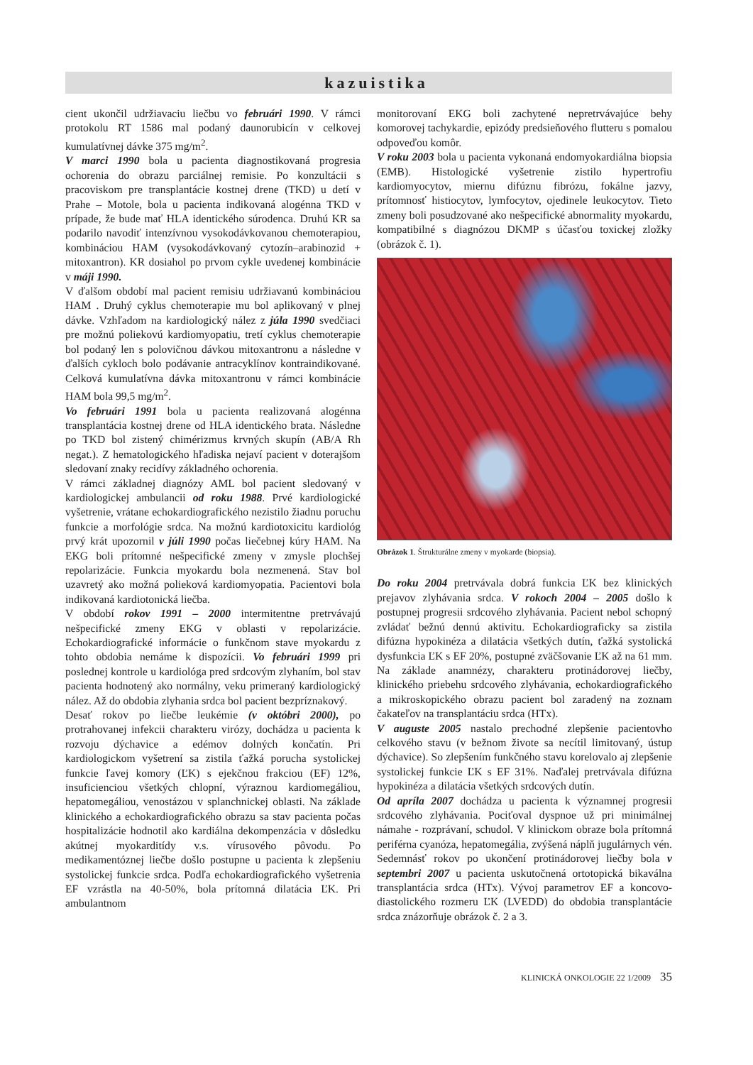kazuistika
cient ukončil udržiavaciu liečbu vo februári 1990. V rámci protokolu RT 1586 mal podaný daunorubicín v celkovej kumulatívnej dávke 375 mg/m<sup>2</sup>.
V marci 1990 bola u pacienta diagnostikovaná progresia ochorenia do obrazu parciálnej remisie. Po konzultácii s pracoviskom pre transplantácie kostnej drene (TKD) u detí v Prahe – Motole, bola u pacienta indikovaná alogénna TKD v prípade, že bude mať HLA identického súrodenca. Druhú KR sa podarilo navodiť intenzívnou vysokodávkovanou chemoterapiou, kombináciou HAM (vysokodávkovaný cytozín–arabinozid + mitoxantron). KR dosiahol po prvom cykle uvedenej kombinácie v máji 1990.
V ďalšom období mal pacient remisiu udržiavanú kombináciou HAM . Druhý cyklus chemoterapie mu bol aplikovaný v plnej dávke. Vzhľadom na kardiologický nález z júla 1990 svedčiaci pre možnú poliekovú kardiomyopatiu, tretí cyklus chemoterapie bol podaný len s polovičnou dávkou mitoxantronu a následne v ďalších cykloch bolo podávanie antracyklínov kontraindikované. Celková kumulatívna dávka mitoxantronu v rámci kombinácie HAM bola 99,5 mg/m<sup>2</sup>.
Vo februári 1991 bola u pacienta realizovaná alogénna transplantácia kostnej drene od HLA identického brata. Následne po TKD bol zistený chimérizmus krvných skupín (AB/A Rh negat.). Z hematologického hľadiska nejaví pacient v doterajšom sledovaní znaky recidívy základného ochorenia.
V rámci základnej diagnózy AML bol pacient sledovaný v kardiologickej ambulancii od roku 1988. Prvé kardiologické vyšetrenie, vrátane echokardiografického nezistilo žiadnu poruchu funkcie a morfológie srdca. Na možnú kardiotoxicitu kardiológ prvý krát upozornil v júli 1990 počas liečebnej kúry HAM. Na EKG boli prítomné nešpecifické zmeny v zmysle plochšej repolarizácie. Funkcia myokardu bola nezmenená. Stav bol uzavretý ako možná polieková kardiomyopatia. Pacientovi bola indikovaná kardiotonická liečba.
V období rokov 1991 – 2000 intermitentne pretrvávajú nešpecifické zmeny EKG v oblasti v repolarizácie. Echokardiografické informácie o funkčnom stave myokardu z tohto obdobia nemáme k dispozícii. Vo februári 1999 pri poslednej kontrole u kardiológa pred srdcovým zlyhaním, bol stav pacienta hodnotený ako normálny, veku primeraný kardiologický nález. Až do obdobia zlyhania srdca bol pacient bezpríznakový.
Desať rokov po liečbe leukémie (v októbri 2000), po protrahovanej infekcii charakteru virózy, dochádza u pacienta k rozvoju dýchavice a edémov dolných končatín. Pri kardiologickom vyšetrení sa zistila ťažká porucha systolickej funkcie ľavej komory (ĽK) s ejekčnou frakciou (EF) 12%, insuficienciou všetkých chlopní, výraznou kardiomegáliou, hepatomegáliou, venostázou v splanchnickej oblasti. Na základe klinického a echokardiografického obrazu sa stav pacienta počas hospitalizácie hodnotil ako kardiálna dekompenzácia v dôsledku akútnej myokarditídy v.s. vírusového pôvodu. Po medikamentóznej liečbe došlo postupne u pacienta k zlepšeniu systolickej funkcie srdca. Podľa echokardiografického vyšetrenia EF vzrástla na 40-50%, bola prítomná dilatácia ĽK. Pri ambulantnom
monitorovaní EKG boli zachytené nepretrvávajúce behy komorovej tachykardie, epizódy predsieňového flutteru s pomalou odpoveďou komôr.
V roku 2003 bola u pacienta vykonaná endomyokardiálna biopsia (EMB). Histologické vyšetrenie zistilo hypertrofiu kardiomyocytov, miernu difúznu fibrózu, fokálne jazvy, prítomnosť histiocytov, lymfocytov, ojedinele leukocytov. Tieto zmeny boli posudzované ako nešpecifické abnormality myokardu, kompatibilné s diagnózou DKMP s účasťou toxickej zložky (obrázok č. 1).
Obrázok 1. Štrukturálne zmeny v myokarde (biopsia).
Do roku 2004 pretrvávala dobrá funkcia ĽK bez klinických prejavov zlyhávania srdca. V rokoch 2004 – 2005 došlo k postupnej progresii srdcového zlyhávania. Pacient nebol schopný zvládať bežnú dennú aktivitu. Echokardiograficky sa zistila difúzna hypokinéza a dilatácia všetkých dutín, ťažká systolická dysfunkcia ĽK s EF 20%, postupné zväčšovanie ĽK až na 61 mm. Na základe anamnézy, charakteru protinádorovej liečby, klinického priebehu srdcového zlyhávania, echokardiografického a mikroskopického obrazu pacient bol zaradený na zoznam čakateľov na transplantáciu srdca (HTx).
V auguste 2005 nastalo prechodné zlepšenie pacientovho celkového stavu (v bežnom živote sa necítil limitovaný, ústup dýchavice). So zlepšením funkčného stavu korelovalo aj zlepšenie systolickej funkcie ĽK s EF 31%. Naďalej pretrvávala difúzna hypokinéza a dilatácia všetkých srdcových dutín.
Od apríla 2007 dochádza u pacienta k významnej progresii srdcového zlyhávania. Pociťoval dyspnoe už pri minimálnej námahe - rozprávaní, schudol. V klinickom obraze bola prítomná periférna cyanóza, hepatomegália, zvýšená náplň jugulárnych vén. Sedemnásť rokov po ukončení protinádorovej liečby bola v septembri 2007 u pacienta uskutočnená ortotopická bikaválna transplantácia srdca (HTx). Vývoj parametrov EF a koncovo-diastolického rozmeru ĽK (LVEDD) do obdobia transplantácie srdca znázorňuje obrázok č. 2 a 3.
KLINICKÁ ONKOLOGIE 22 1/2009 35